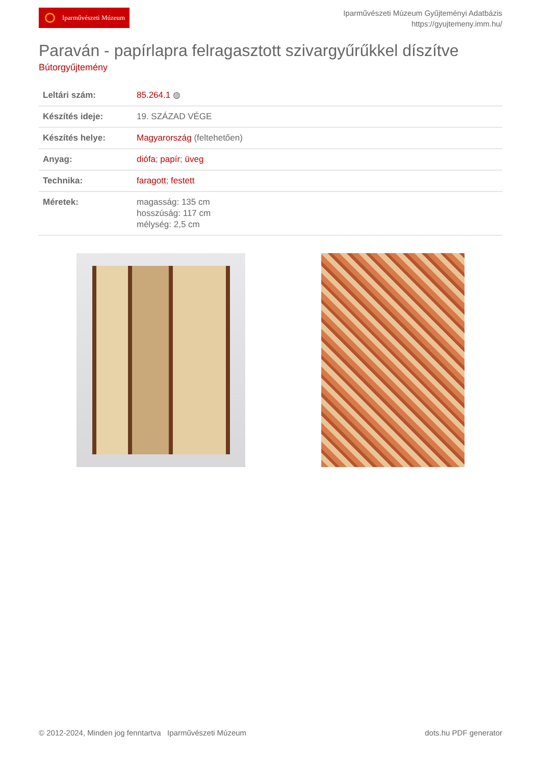Iparművészeti Múzeum
Iparművészeti Múzeum Gyűjteményi Adatbázis
https://gyujtemeny.imm.hu/
Paraván - papírlapra felragasztott szivargyűrűkkel díszítve
Bútorgyűjtemény
| Leltári szám: | 85.264.1 ◍ |
| Készítés ideje: | 19. SZÁZAD VÉGE |
| Készítés helye: | Magyarország (feltehetően) |
| Anyag: | diófa ; papír ; üveg |
| Technika: | faragott ; festett |
| Méretek: | magasság: 135 cm hosszúság: 117 cm mélység: 2,5 cm |
© 2012-2024, Minden jog fenntartva Iparművészeti Múzeum dots.hu PDF generator